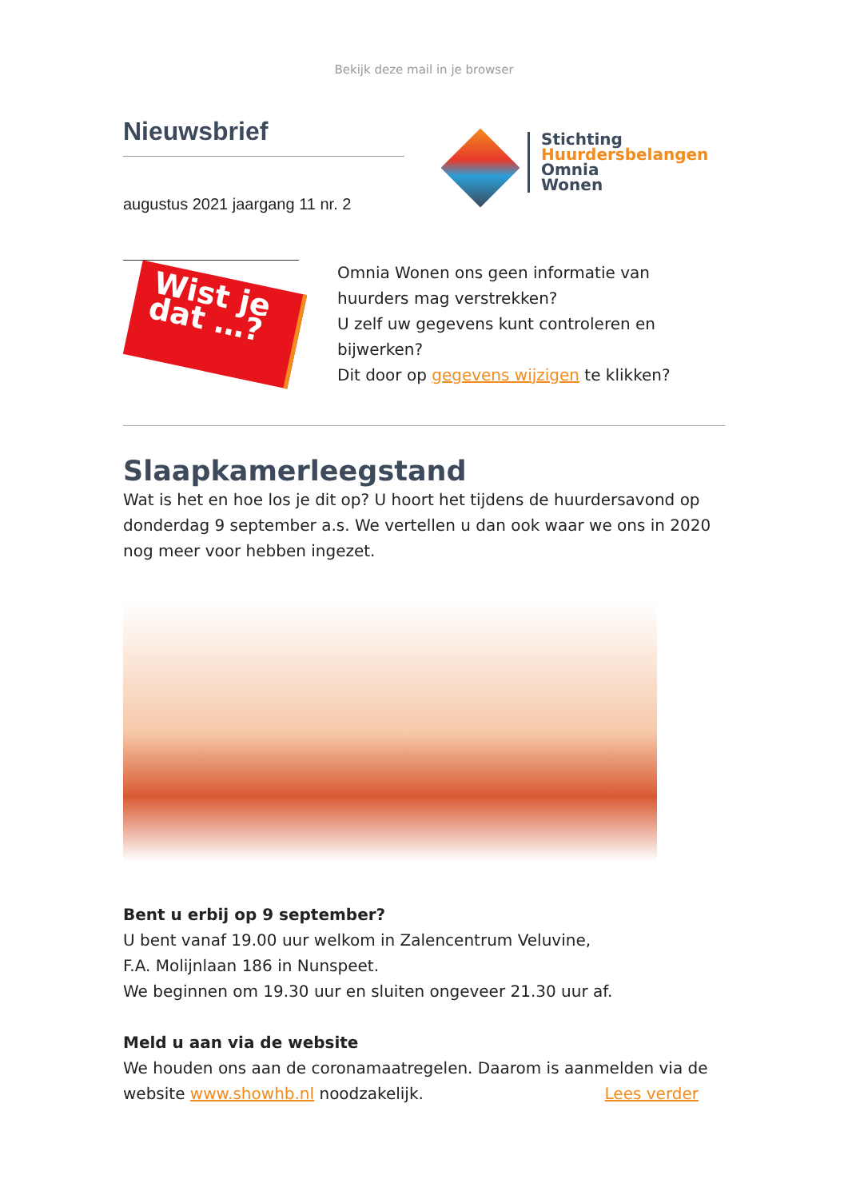Bekijk deze mail in je browser
Nieuwsbrief
augustus 2021 jaargang 11 nr. 2
Stichting
Huurdersbelangen
Omnia
Wonen
Wist je dat …?
Omnia Wonen ons geen informatie van huurders mag verstrekken?
U zelf uw gegevens kunt controleren en bijwerken?
Dit door op gegevens wijzigen te klikken?
Slaapkamerleegstand
Wat is het en hoe los je dit op? U hoort het tijdens de huurdersavond op donderdag 9 september a.s. We vertellen u dan ook waar we ons in 2020 nog meer voor hebben ingezet.
Bent u erbij op 9 september?
U bent vanaf 19.00 uur welkom in Zalencentrum Veluvine,
F.A. Molijnlaan 186 in Nunspeet.
We beginnen om 19.30 uur en sluiten ongeveer 21.30 uur af.
Meld u aan via de website
We houden ons aan de coronamaatregelen. Daarom is aanmelden via de website www.showhb.nl noodzakelijk. Lees verder